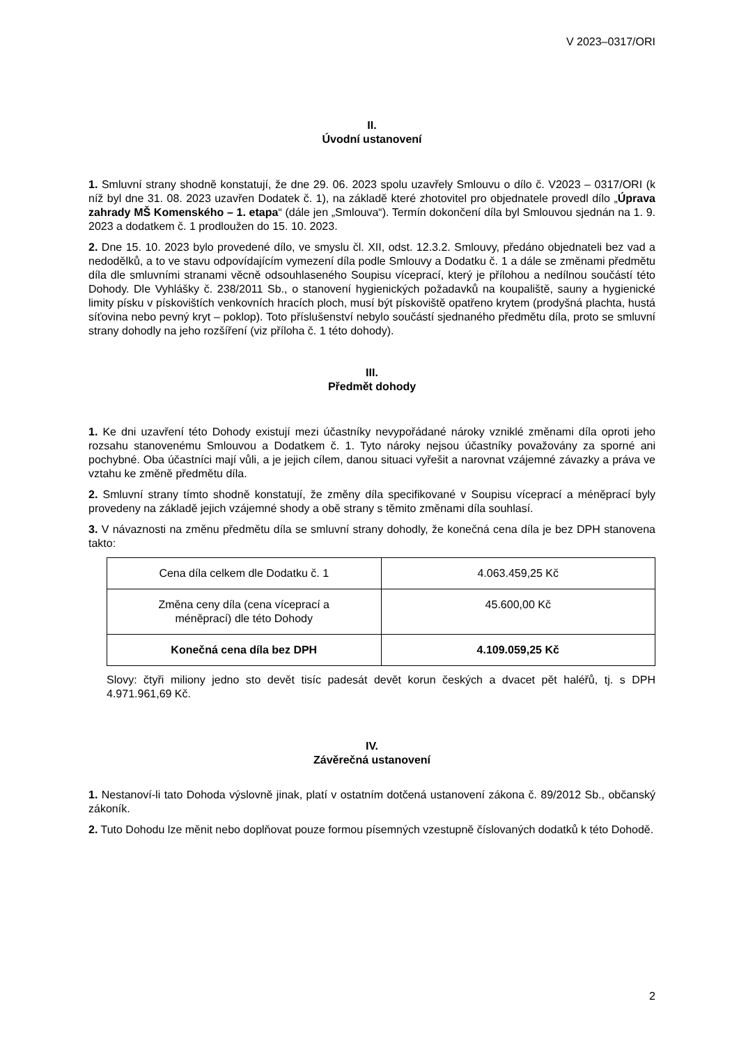V 2023–0317/ORI
II.
Úvodní ustanovení
1. Smluvní strany shodně konstatují, že dne 29. 06. 2023 spolu uzavřely Smlouvu o dílo č. V2023 – 0317/ORI (k níž byl dne 31. 08. 2023 uzavřen Dodatek č. 1), na základě které zhotovitel pro objednatele provedl dílo „Úprava zahrady MŠ Komenského – 1. etapa“ (dále jen „Smlouva“). Termín dokončení díla byl Smlouvou sjednán na 1. 9. 2023 a dodatkem č. 1 prodloužen do 15. 10. 2023.
2. Dne 15. 10. 2023 bylo provedené dílo, ve smyslu čl. XII, odst. 12.3.2. Smlouvy, předáno objednateli bez vad a nedodělků, a to ve stavu odpovídajícím vymezení díla podle Smlouvy a Dodatku č. 1 a dále se změnami předmětu díla dle smluvními stranami věcně odsouhlaseného Soupisu víceprací, který je přílohou a nedílnou součástí této Dohody. Dle Vyhlášky č. 238/2011 Sb., o stanovení hygienických požadavků na koupaliště, sauny a hygienické limity písku v pískovištích venkovních hracích ploch, musí být pískoviště opatřeno krytem (prodyšná plachta, hustá síťovina nebo pevný kryt – poklop). Toto příslušenství nebylo součástí sjednaného předmětu díla, proto se smluvní strany dohodly na jeho rozšíření (viz příloha č. 1 této dohody).
III.
Předmět dohody
1. Ke dni uzavření této Dohody existují mezi účastníky nevypořádané nároky vzniklé změnami díla oproti jeho rozsahu stanovenému Smlouvou a Dodatkem č. 1. Tyto nároky nejsou účastníky považovány za sporné ani pochybné. Oba účastníci mají vůli, a je jejich cílem, danou situaci vyřešit a narovnat vzájemné závazky a práva ve vztahu ke změně předmětu díla.
2. Smluvní strany tímto shodně konstatují, že změny díla specifikované v Soupisu víceprací a méněprací byly provedeny na základě jejich vzájemné shody a obě strany s těmito změnami díla souhlasí.
3. V návaznosti na změnu předmětu díla se smluvní strany dohodly, že konečná cena díla je bez DPH stanovena takto:
| Cena díla celkem dle Dodatku č. 1 | 4.063.459,25 Kč |
| Změna ceny díla (cena víceprací a méněprací) dle této Dohody | 45.600,00 Kč |
| Konečná cena díla bez DPH | 4.109.059,25 Kč |
Slovy: čtyři miliony jedno sto devět tisíc padesát devět korun českých a dvacet pět haléřů, tj. s DPH 4.971.961,69 Kč.
IV.
Závěrečná ustanovení
1. Nestanoví-li tato Dohoda výslovně jinak, platí v ostatním dotčená ustanovení zákona č. 89/2012 Sb., občanský zákoník.
2. Tuto Dohodu lze měnit nebo doplňovat pouze formou písemných vzestupně číslovaných dodatků k této Dohodě.
2